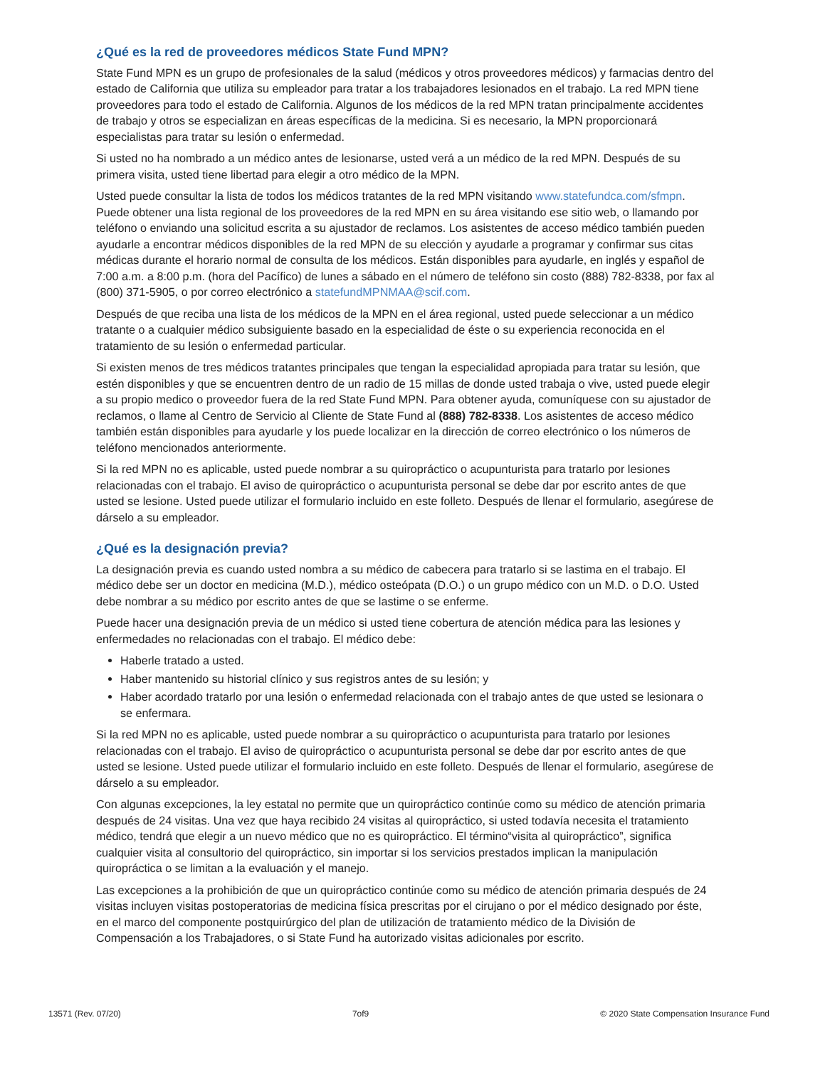¿Qué es la red de proveedores médicos State Fund MPN?
State Fund MPN es un grupo de profesionales de la salud (médicos y otros proveedores médicos) y farmacias dentro del estado de California que utiliza su empleador para tratar a los trabajadores lesionados en el trabajo. La red MPN tiene proveedores para todo el estado de California. Algunos de los médicos de la red MPN tratan principalmente accidentes de trabajo y otros se especializan en áreas específicas de la medicina. Si es necesario, la MPN proporcionará especialistas para tratar su lesión o enfermedad.
Si usted no ha nombrado a un médico antes de lesionarse, usted verá a un médico de la red MPN. Después de su primera visita, usted tiene libertad para elegir a otro médico de la MPN.
Usted puede consultar la lista de todos los médicos tratantes de la red MPN visitando www.statefundca.com/sfmpn. Puede obtener una lista regional de los proveedores de la red MPN en su área visitando ese sitio web, o llamando por teléfono o enviando una solicitud escrita a su ajustador de reclamos. Los asistentes de acceso médico también pueden ayudarle a encontrar médicos disponibles de la red MPN de su elección y ayudarle a programar y confirmar sus citas médicas durante el horario normal de consulta de los médicos. Están disponibles para ayudarle, en inglés y español de 7:00 a.m. a 8:00 p.m. (hora del Pacífico) de lunes a sábado en el número de teléfono sin costo (888) 782-8338, por fax al (800) 371-5905, o por correo electrónico a statefundMPNMAA@scif.com.
Después de que reciba una lista de los médicos de la MPN en el área regional, usted puede seleccionar a un médico tratante o a cualquier médico subsiguiente basado en la especialidad de éste o su experiencia reconocida en el tratamiento de su lesión o enfermedad particular.
Si existen menos de tres médicos tratantes principales que tengan la especialidad apropiada para tratar su lesión, que estén disponibles y que se encuentren dentro de un radio de 15 millas de donde usted trabaja o vive, usted puede elegir a su propio medico o proveedor fuera de la red State Fund MPN. Para obtener ayuda, comuníquese con su ajustador de reclamos, o llame al Centro de Servicio al Cliente de State Fund al (888) 782-8338. Los asistentes de acceso médico también están disponibles para ayudarle y los puede localizar en la dirección de correo electrónico o los números de teléfono mencionados anteriormente.
Si la red MPN no es aplicable, usted puede nombrar a su quiropráctico o acupunturista para tratarlo por lesiones relacionadas con el trabajo. El aviso de quiropráctico o acupunturista personal se debe dar por escrito antes de que usted se lesione. Usted puede utilizar el formulario incluido en este folleto. Después de llenar el formulario, asegúrese de dárselo a su empleador.
¿Qué es la designación previa?
La designación previa es cuando usted nombra a su médico de cabecera para tratarlo si se lastima en el trabajo. El médico debe ser un doctor en medicina (M.D.), médico osteópata (D.O.) o un grupo médico con un M.D. o D.O. Usted debe nombrar a su médico por escrito antes de que se lastime o se enferme.
Puede hacer una designación previa de un médico si usted tiene cobertura de atención médica para las lesiones y enfermedades no relacionadas con el trabajo. El médico debe:
Haberle tratado a usted.
Haber mantenido su historial clínico y sus registros antes de su lesión; y
Haber acordado tratarlo por una lesión o enfermedad relacionada con el trabajo antes de que usted se lesionara o se enfermara.
Si la red MPN no es aplicable, usted puede nombrar a su quiropráctico o acupunturista para tratarlo por lesiones relacionadas con el trabajo. El aviso de quiropráctico o acupunturista personal se debe dar por escrito antes de que usted se lesione. Usted puede utilizar el formulario incluido en este folleto. Después de llenar el formulario, asegúrese de dárselo a su empleador.
Con algunas excepciones, la ley estatal no permite que un quiropráctico continúe como su médico de atención primaria después de 24 visitas. Una vez que haya recibido 24 visitas al quiropráctico, si usted todavía necesita el tratamiento médico, tendrá que elegir a un nuevo médico que no es quiropráctico. El término“visita al quiropráctico”, significa cualquier visita al consultorio del quiropráctico, sin importar si los servicios prestados implican la manipulación quiropráctica o se limitan a la evaluación y el manejo.
Las excepciones a la prohibición de que un quiropráctico continúe como su médico de atención primaria después de 24 visitas incluyen visitas postoperatorias de medicina física prescritas por el cirujano o por el médico designado por éste, en el marco del componente postquirúrgico del plan de utilización de tratamiento médico de la División de Compensación a los Trabajadores, o si State Fund ha autorizado visitas adicionales por escrito.
13571 (Rev. 07/20) 7of9 © 2020 State Compensation Insurance Fund